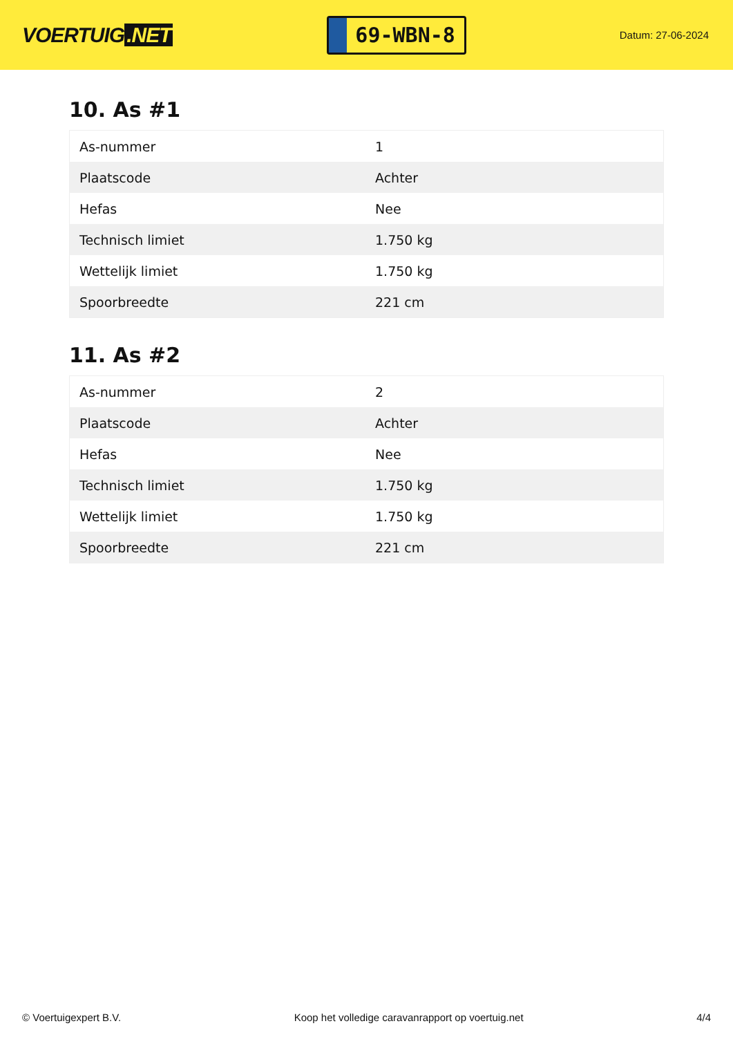VOERTUIG.NET
69-WBN-8
Datum: 27-06-2024
10. As #1
| As-nummer | 1 |
| Plaatscode | Achter |
| Hefas | Nee |
| Technisch limiet | 1.750 kg |
| Wettelijk limiet | 1.750 kg |
| Spoorbreedte | 221 cm |
11. As #2
| As-nummer | 2 |
| Plaatscode | Achter |
| Hefas | Nee |
| Technisch limiet | 1.750 kg |
| Wettelijk limiet | 1.750 kg |
| Spoorbreedte | 221 cm |
© Voertuigexpert B.V. Koop het volledige caravanrapport op voertuig.net 4/4